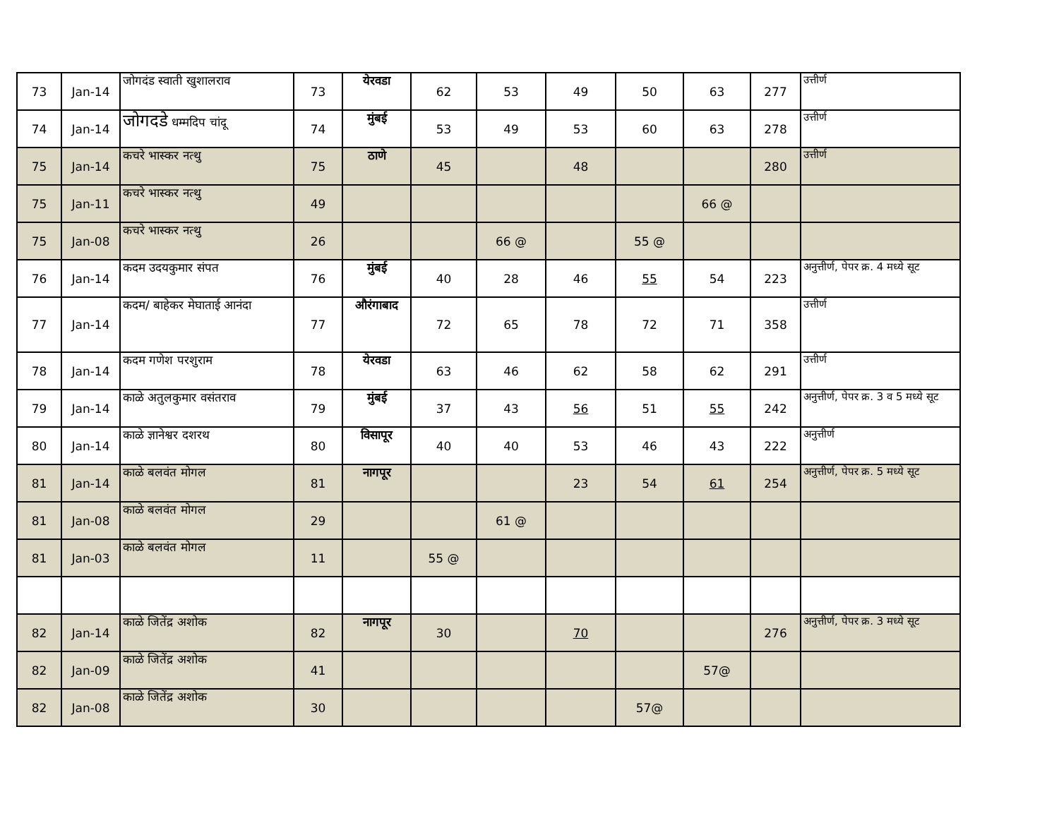| 73 | Jan-14 | जोगदंड स्वाती खुशालराव | 73 | येरवडा | 62 | 53 | 49 | 50 | 63 | 277 | उत्तीर्ण |
| 74 | Jan-14 | जोगदडे धम्मदिप चांदू | 74 | मुंबई | 53 | 49 | 53 | 60 | 63 | 278 | उत्तीर्ण |
| 75 | Jan-14 | कचरे भास्कर नत्थु | 75 | ठाणे | 45 | | 48 | | | 280 | उत्तीर्ण |
| 75 | Jan-11 | कचरे भास्कर नत्थु | 49 | | | | | | 66 @ | | |
| 75 | Jan-08 | कचरे भास्कर नत्थु | 26 | | | 66 @ | | 55 @ | | | |
| 76 | Jan-14 | कदम उदयकुमार संपत | 76 | मुंबई | 40 | 28 | 46 | 55 | 54 | 223 | अनुत्तीर्ण, पेपर क्र. 4 मध्ये सूट |
| 77 | Jan-14 | कदम/ बाहेकर मेघाताई आनंदा | 77 | औरंगाबाद | 72 | 65 | 78 | 72 | 71 | 358 | उत्तीर्ण |
| 78 | Jan-14 | कदम गणेश परशुराम | 78 | येरवडा | 63 | 46 | 62 | 58 | 62 | 291 | उत्तीर्ण |
| 79 | Jan-14 | काळे अतुलकुमार वसंतराव | 79 | मुंबई | 37 | 43 | 56 | 51 | 55 | 242 | अनुत्तीर्ण, पेपर क्र. 3 व 5 मध्ये सूट |
| 80 | Jan-14 | काळे ज्ञानेश्वर दशरथ | 80 | विसापूर | 40 | 40 | 53 | 46 | 43 | 222 | अनुत्तीर्ण |
| 81 | Jan-14 | काळे बलवंत मोगल | 81 | नागपूर | | | 23 | 54 | 61 | 254 | अनुत्तीर्ण, पेपर क्र. 5 मध्ये सूट |
| 81 | Jan-08 | काळे बलवंत मोगल | 29 | | | 61 @ | | | | | |
| 81 | Jan-03 | काळे बलवंत मोगल | 11 | | 55 @ | | | | | | |
| 82 | Jan-14 | काळे जितेंद्र अशोक | 82 | नागपूर | 30 | | 70 | | | 276 | अनुत्तीर्ण, पेपर क्र. 3 मध्ये सूट |
| 82 | Jan-09 | काळे जितेंद्र अशोक | 41 | | | | | | 57@ | | |
| 82 | Jan-08 | काळे जितेंद्र अशोक | 30 | | | | | 57@ | | | |